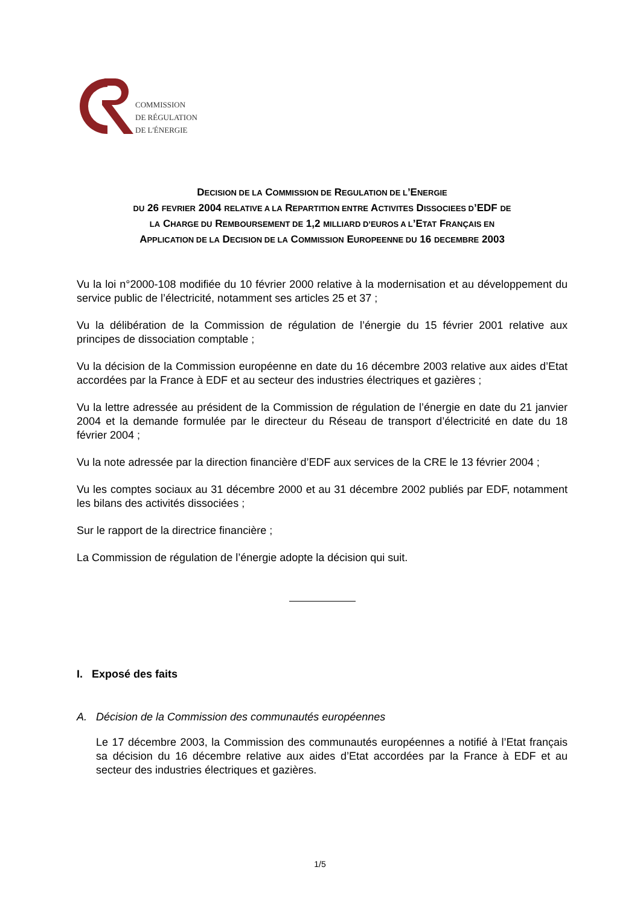COMMISSION
DE RÉGULATION
DE L'ÉNERGIE
DECISION DE LA COMMISSION DE REGULATION DE L’ENERGIE
DU 26 FEVRIER 2004 RELATIVE A LA REPARTITION ENTRE ACTIVITES DISSOCIEES D’EDF DE
LA CHARGE DU REMBOURSEMENT DE 1,2 MILLIARD D’EUROS A L’ETAT FRANÇAIS EN
APPLICATION DE LA DECISION DE LA COMMISSION EUROPEENNE DU 16 DECEMBRE 2003
Vu la loi n°2000-108 modifiée du 10 février 2000 relative à la modernisation et au développement du service public de l’électricité, notamment ses articles 25 et 37 ;
Vu la délibération de la Commission de régulation de l’énergie du 15 février 2001 relative aux principes de dissociation comptable ;
Vu la décision de la Commission européenne en date du 16 décembre 2003 relative aux aides d’Etat accordées par la France à EDF et au secteur des industries électriques et gazières ;
Vu la lettre adressée au président de la Commission de régulation de l’énergie en date du 21 janvier 2004 et la demande formulée par le directeur du Réseau de transport d’électricité en date du 18 février 2004 ;
Vu la note adressée par la direction financière d’EDF aux services de la CRE le 13 février 2004 ;
Vu les comptes sociaux au 31 décembre 2000 et au 31 décembre 2002 publiés par EDF, notamment les bilans des activités dissociées ;
Sur le rapport de la directrice financière ;
La Commission de régulation de l’énergie adopte la décision qui suit.
I. Exposé des faits
A. Décision de la Commission des communautés européennes
Le 17 décembre 2003, la Commission des communautés européennes a notifié à l’Etat français sa décision du 16 décembre relative aux aides d’Etat accordées par la France à EDF et au secteur des industries électriques et gazières.
1/5